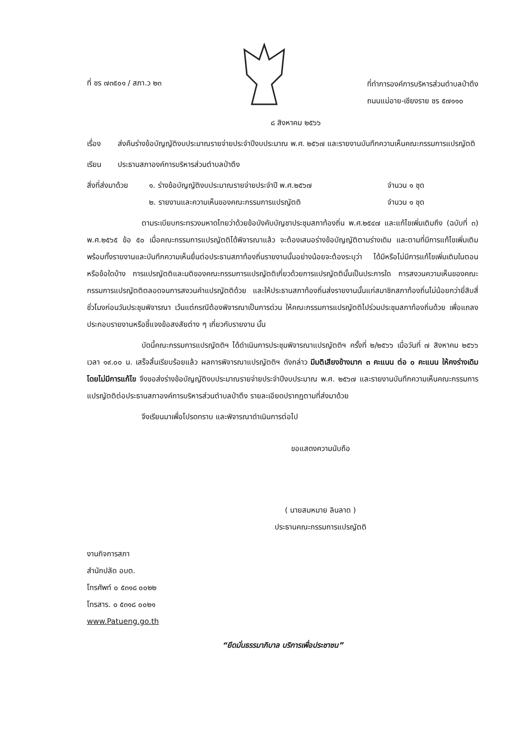ที่ ชร ๗๓๕๐๑ / สภา.ว ๒๓
ที่ทำการองค์การบริหารส่วนตำบลป่าตึง
ถนนแม่อาย-เชียงราย ชร ๕๗๑๑๐
๘ สิงหาคม ๒๕๖๖
เรื่อง ส่งคืนร่างข้อบัญญัติงบประมาณรายจ่ายประจำปีงบประมาณ พ.ศ. ๒๕๖๗ และรายงานบันทึกความเห็นคณะกรรมการแปรญัตติ
เรียน ประธานสภาองค์การบริหารส่วนตำบลป่าตึง
สิ่งที่ส่งมาด้วย
๑. ร่างข้อบัญญัติงบประมาณรายจ่ายประจำปี พ.ศ.๒๕๖๗
๒. รายงานและความเห็นของคณะกรรมการแปรญัตติ
จำนวน ๑ ชุด
จำนวน ๑ ชุด
ตามระเบียบกระทรวงมหาดไทยว่าด้วยข้อบังคับบัญชาประชุมสภาท้องถิ่น พ.ศ.๒๕๔๗ และแก้ไขเพิ่มเติมถึง (ฉบับที่ ๓) พ.ศ.๒๕๖๕ ข้อ ๕๐ เมื่อคณะกรรมการแปรญัตติได้พิจารณาแล้ว จะต้องเสนอร่างข้อบัญญัติตามร่างเดิม และตามที่มีการแก้ไขเพิ่มเติม พร้อมทั้งรายงานและบันทึกความเห็นยื่นต่อประธานสภาท้องถิ่นรายงานนั้นอย่างน้อยจะต้องระบุว่า ได้มีหรือไม่มีการแก้ไขเพิ่มเติมในตอนหรือข้อใดบ้าง การแปรญัตติและมติของคณะกรรมการแปรญัตติเกี่ยวด้วยการแปรญัตตินั้นเป็นประการใด การสงวนความเห็นของคณะกรรมการแปรญัตติตลอดจนการสงวนคำแปรญัตติด้วย และให้ประธานสภาท้องถิ่นส่งรายงานนั้นแก่สมาชิกสภาท้องถิ่นไม่น้อยกว่ายี่สิบสี่ชั่วโมงก่อนวันประชุมพิจารณา เว้นแต่กรณีต้องพิจารณาเป็นการด่วน ให้คณะกรรมการแปรญัตติไปร่วมประชุมสภาท้องถิ่นด้วย เพื่อแถลงประกอบรายงานหรือชี้แจงข้อสงสัยต่าง ๆ เกี่ยวกับรายงาน นั้น
บัดนี้คณะกรรมการแปรญัตติฯ ได้ดำเนินการประชุมพิจารณาแปรญัตติฯ ครั้งที่ ๒/๒๕๖๖ เมื่อวันที่ ๗ สิงหาคม ๒๕๖๖ เวลา ๑๙.๐๐ น. เสร็จสิ้นเรียบร้อยแล้ว ผลการพิจารณาแปรญัตติฯ ดังกล่าว มีมติเสียงข้างมาก ๓ คะแนน ต่อ ๐ คะแนน ให้คงร่างเดิมโดยไม่มีการแก้ไข จึงขอส่งร่างข้อบัญญัติงบประมาณรายจ่ายประจำปีงบประมาณ พ.ศ. ๒๕๖๗ และรายงานบันทึกความเห็นคณะกรรมการแปรญัตติต่อประธานสภาองค์การบริหารส่วนตำบลป่าตึง รายละเอียดปรากฏตามที่ส่งมาด้วย
จึงเรียนมาเพื่อโปรดทราบ และพิจารณาดำเนินการต่อไป
ขอแสดงความนับถือ
( นายสมหมาย ลินลาด )
ประธานคณะกรรมการแปรญัตติ
งานกิจการสภา
สำนักปลัด อบต.
โทรศัพท์ ๐ ๕๓๑๘ ๐๐๒๒
โทรสาร. ๐ ๕๓๑๘ ๐๐๒๑
www.Patueng.go.th
“ยึดมั่นธรรมาภิบาล บริการเพื่อประชาชน”